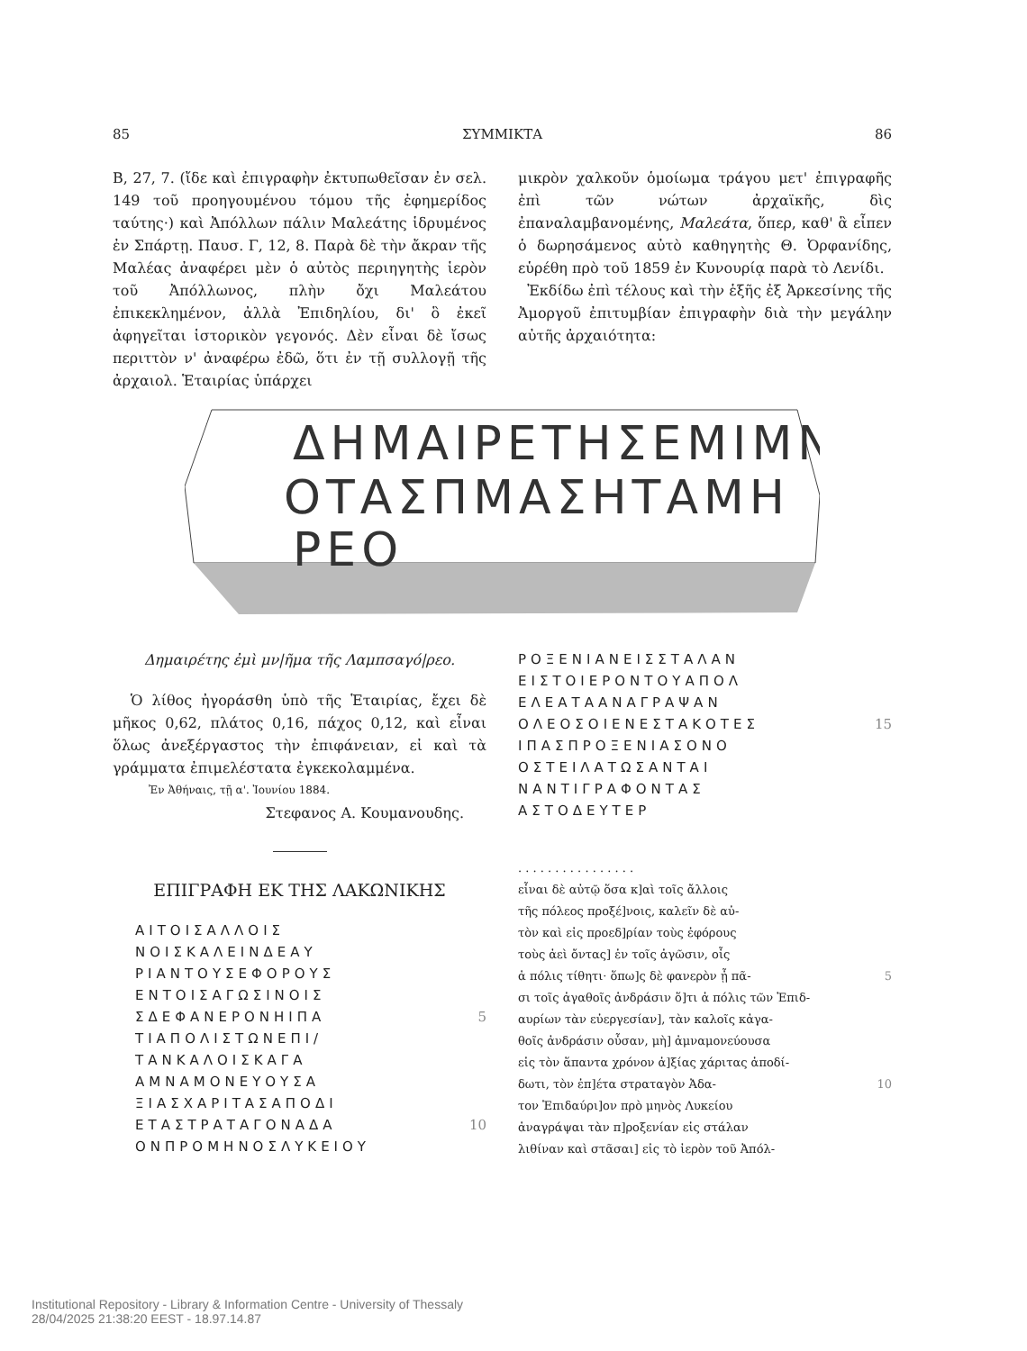85 ΣΥΜΜΙΚΤΑ 86
Β, 27, 7. (ἴδε καὶ ἐπιγραφὴν ἐκτυπωθεῖσαν ἐν σελ. 149 τοῦ προηγουμένου τόμου τῆς ἐφημερίδος ταύτης·) καὶ Ἀπόλλων πάλιν Μαλεάτης ἱδρυμένος ἐν Σπάρτῃ. Παυσ. Γ, 12, 8. Παρὰ δὲ τὴν ἄκραν τῆς Μαλέας ἀναφέρει μὲν ὁ αὐτὸς περιηγητὴς ἱερὸν τοῦ Ἀπόλλωνος, πλὴν ὄχι Μαλεάτου ἐπικεκλημένον, ἀλλὰ Ἐπιδηλίου, δι' ὃ ἐκεῖ ἀφηγεῖται ἱστορικὸν γεγονός. Δὲν εἶναι δὲ ἴσως περιττὸν ν' ἀναφέρω ἐδῶ, ὅτι ἐν τῇ συλλογῇ τῆς ἀρχαιολ. Ἑταιρίας ὑπάρχει
μικρὸν χαλκοῦν ὁμοίωμα τράγου μετ' ἐπιγραφῆς ἐπὶ τῶν νώτων ἀρχαϊκῆς, δὶς ἐπαναλαμβανομένης, Μαλεάτα, ὅπερ, καθ' ἃ εἶπεν ὁ δωρησάμενος αὐτὸ καθηγητὴς Θ. Ὀρφανίδης, εὑρέθη πρὸ τοῦ 1859 ἐν Κυνουρίᾳ παρὰ τὸ Λενίδι.
Ἐκδίδω ἐπὶ τέλους καὶ τὴν ἑξῆς ἐξ Ἀρκεσίνης τῆς Ἀμοργοῦ ἐπιτυμβίαν ἐπιγραφὴν διὰ τὴν μεγάλην αὐτῆς ἀρχαιότητα:
ΔΗΜΑΙΡΕΤΗΣΕΜΙΜΝ
ΟΤΑΣΠΜΑΣΗΤΑΜΗ
ΡΕΟ
Δημαιρέτης ἐμὶ μν|ῆμα τῆς Λαμπσαγό|ρεο.
Ὁ λίθος ἠγοράσθη ὑπὸ τῆς Ἑταιρίας, ἔχει δὲ μῆκος 0,62, πλάτος 0,16, πάχος 0,12, καὶ εἶναι ὅλως ἀνεξέργαστος τὴν ἐπιφάνειαν, εἰ καὶ τὰ γράμματα ἐπιμελέστατα ἐγκεκολαμμένα.
Ἐν Ἀθήναις, τῇ α'. Ἰουνίου 1884.
Στεφανος Α. Κουμανουδης.
ΕΠΙΓΡΑΦΗ ΕΚ ΤΗΣ ΛΑΚΩΝΙΚΗΣ
ΑΙΤΟΙΣΑΛΛΟΙΣ
ΝΟΙΣΚΑΛΕΙΝΔΕΑΥ
ΡΙΑΝΤΟΥΣΕΦΟΡΟΥΣ
ΕΝΤΟΙΣΑΓΩΣΙΝΟΙΣ
ΣΔΕΦΑΝΕΡΟΝΗΙΠΑ 5
ΤΙΑΠΟΛΙΣΤΩΝΕΠΙ/
ΤΑΝΚΑΛΟΙΣΚΑΓΑ
ΑΜΝΑΜΟΝΕΥΟΥΣΑ
ΞΙΑΣΧΑΡΙΤΑΣΑΠΟΔΙ
ΕΤΑΣΤΡΑΤΑΓΟΝΑΔΑ 10
ΟΝΠΡΟΜΗΝΟΣΛΥΚΕΙΟΥ
ΡΟΞΕΝΙΑΝΕΙΣΣΤΑΛΑΝ
ΕΙΣΤΟΙΕΡΟΝΤΟΥΑΠΟΛ
ΕΛΕΑΤΑΑΝΑΓΡΑΨΑΝ
ΟΛΕΟΣΟΙΕΝΕΣΤΑΚΟΤΕΣ 15
ΙΠΑΣΠΡΟΞΕΝΙΑΣΟΝΟ
ΟΣΤΕΙΛΑΤΩΣΑΝΤΑΙ
ΝΑΝΤΙΓΡΑΦΟΝΤΑΣ
ΑΣΤΟΔΕΥΤΕΡ
. . . . . . . . . . . . . . . .
εἶναι δὲ αὐτῷ ὅσα κ]αὶ τοῖς ἄλλοις
τῆς πόλεος προξέ]νοις, καλεῖν δὲ αὐ-
τὸν καὶ εἰς προεδ]ρίαν τοὺς ἐφόρους
τοὺς ἀεὶ ὄντας] ἐν τοῖς ἀγῶσιν, οἷς
ἁ πόλις τίθητι· ὅπω]ς δὲ φανερὸν ᾖ πᾶ- 5
σι τοῖς ἀγαθοῖς ἀνδράσιν ὅ]τι ἁ πόλις τῶν Ἐπιδ-
αυρίων τὰν εὐεργεσίαν], τὰν καλοῖς κἀγα-
θοῖς ἀνδράσιν οὖσαν, μὴ] ἀμναμονεύουσα
εἰς τὸν ἅπαντα χρόνον ἀ]ξίας χάριτας ἀποδί-
δωτι, τὸν ἐπ]έτα στραταγὸν Ἀδα- 10
τον Ἐπιδαύρι]ον πρὸ μηνὸς Λυκείου
ἀναγράψαι τὰν π]ροξενίαν εἰς στάλαν
λιθίναν καὶ στᾶσαι] εἰς τὸ ἱερὸν τοῦ Ἀπόλ-
Institutional Repository - Library & Information Centre - University of Thessaly
28/04/2025 21:38:20 EEST - 18.97.14.87